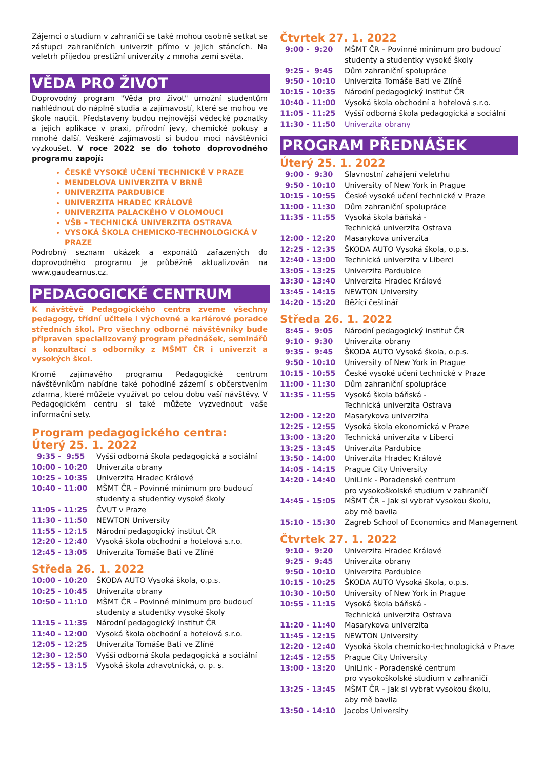Zájemci o studium v zahraničí se také mohou osobně setkat se zástupci zahraničních univerzit přímo v jejich stáncích. Na veletrh přijedou prestižní univerzity z mnoha zemí světa.
VĚDA PRO ŽIVOT
Doprovodný program "Věda pro život" umožní studentům nahlédnout do náplně studia a zajímavostí, které se mohou ve škole naučit. Představeny budou nejnovější vědecké poznatky a jejich aplikace v praxi, přírodní jevy, chemické pokusy a mnohé další. Veškeré zajímavosti si budou moci návštěvníci vyzkoušet. V roce 2022 se do tohoto doprovodného programu zapojí:
ČESKÉ VYSOKÉ UČENÍ TECHNICKÉ V PRAZE
MENDELOVA UNIVERZITA V BRNĚ
UNIVERZITA PARDUBICE
UNIVERZITA HRADEC KRÁLOVÉ
UNIVERZITA PALACKÉHO V OLOMOUCI
VŠB – TECHNICKÁ UNIVERZITA OSTRAVA
VYSOKÁ ŠKOLA CHEMICKO-TECHNOLOGICKÁ V PRAZE
Podrobný seznam ukázek a exponátů zařazených do doprovodného programu je průběžně aktualizován na www.gaudeamus.cz.
PEDAGOGICKÉ CENTRUM
K návštěvě Pedagogického centra zveme všechny pedagogy, třídní učitele i výchovné a kariérové poradce středních škol. Pro všechny odborné návštěvníky bude připraven specializovaný program přednášek, seminářů a konzultací s odborníky z MŠMT ČR i univerzit a vysokých škol.
Kromě zajímavého programu Pedagogické centrum návštěvníkům nabídne také pohodlné zázemí s občerstvením zdarma, které můžete využívat po celou dobu vaší návštěvy. V Pedagogickém centru si také můžete vyzvednout vaše informační sety.
Program pedagogického centra:
Úterý 25. 1. 2022
| 9:35 - 9:55 | Vyšší odborná škola pedagogická a sociální |
| 10:00 - 10:20 | Univerzita obrany |
| 10:25 - 10:35 | Univerzita Hradec Králové |
| 10:40 - 11:00 | MŠMT ČR – Povinné minimum pro budoucí studenty a studentky vysoké školy |
| 11:05 - 11:25 | ČVUT v Praze |
| 11:30 - 11:50 | NEWTON University |
| 11:55 - 12:15 | Národní pedagogický institut ČR |
| 12:20 - 12:40 | Vysoká škola obchodní a hotelová s.r.o. |
| 12:45 - 13:05 | Univerzita Tomáše Bati ve Zlíně |
Středa 26. 1. 2022
| 10:00 - 10:20 | ŠKODA AUTO Vysoká škola, o.p.s. |
| 10:25 - 10:45 | Univerzita obrany |
| 10:50 - 11:10 | MŠMT ČR – Povinné minimum pro budoucí studenty a studentky vysoké školy |
| 11:15 - 11:35 | Národní pedagogický institut ČR |
| 11:40 - 12:00 | Vysoká škola obchodní a hotelová s.r.o. |
| 12:05 - 12:25 | Univerzita Tomáše Bati ve Zlíně |
| 12:30 - 12:50 | Vyšší odborná škola pedagogická a sociální |
| 12:55 - 13:15 | Vysoká škola zdravotnická, o. p. s. |
Čtvrtek 27. 1. 2022
| 9:00 - 9:20 | MŠMT ČR – Povinné minimum pro budoucí studenty a studentky vysoké školy |
| 9:25 - 9:45 | Dům zahraniční spolupráce |
| 9:50 - 10:10 | Univerzita Tomáše Bati ve Zlíně |
| 10:15 - 10:35 | Národní pedagogický institut ČR |
| 10:40 - 11:00 | Vysoká škola obchodní a hotelová s.r.o. |
| 11:05 - 11:25 | Vyšší odborná škola pedagogická a sociální |
| 11:30 - 11:50 | Univerzita obrany |
PROGRAM PŘEDNÁŠEK
Úterý 25. 1. 2022
| 9:00 - 9:30 | Slavnostní zahájení veletrhu |
| 9:50 - 10:10 | University of New York in Prague |
| 10:15 - 10:55 | České vysoké učení technické v Praze |
| 11:00 - 11:30 | Dům zahraniční spolupráce |
| 11:35 - 11:55 | Vysoká škola báňská - Technická univerzita Ostrava |
| 12:00 - 12:20 | Masarykova univerzita |
| 12:25 - 12:35 | ŠKODA AUTO Vysoká škola, o.p.s. |
| 12:40 - 13:00 | Technická univerzita v Liberci |
| 13:05 - 13:25 | Univerzita Pardubice |
| 13:30 - 13:40 | Univerzita Hradec Králové |
| 13:45 - 14:15 | NEWTON University |
| 14:20 - 15:20 | Běžící češtinář |
Středa 26. 1. 2022
| 8:45 - 9:05 | Národní pedagogický institut ČR |
| 9:10 - 9:30 | Univerzita obrany |
| 9:35 - 9:45 | ŠKODA AUTO Vysoká škola, o.p.s. |
| 9:50 - 10:10 | University of New York in Prague |
| 10:15 - 10:55 | České vysoké učení technické v Praze |
| 11:00 - 11:30 | Dům zahraniční spolupráce |
| 11:35 - 11:55 | Vysoká škola báňská - Technická univerzita Ostrava |
| 12:00 - 12:20 | Masarykova univerzita |
| 12:25 - 12:55 | Vysoká škola ekonomická v Praze |
| 13:00 - 13:20 | Technická univerzita v Liberci |
| 13:25 - 13:45 | Univerzita Pardubice |
| 13:50 - 14:00 | Univerzita Hradec Králové |
| 14:05 - 14:15 | Prague City University |
| 14:20 - 14:40 | UniLink - Poradenské centrum pro vysokoškolské studium v zahraničí |
| 14:45 - 15:05 | MŠMT ČR – Jak si vybrat vysokou školu, aby mě bavila |
| 15:10 - 15:30 | Zagreb School of Economics and Management |
Čtvrtek 27. 1. 2022
| 9:10 - 9:20 | Univerzita Hradec Králové |
| 9:25 - 9:45 | Univerzita obrany |
| 9:50 - 10:10 | Univerzita Pardubice |
| 10:15 - 10:25 | ŠKODA AUTO Vysoká škola, o.p.s. |
| 10:30 - 10:50 | University of New York in Prague |
| 10:55 - 11:15 | Vysoká škola báňská - Technická univerzita Ostrava |
| 11:20 - 11:40 | Masarykova univerzita |
| 11:45 - 12:15 | NEWTON University |
| 12:20 - 12:40 | Vysoká škola chemicko-technologická v Praze |
| 12:45 - 12:55 | Prague City University |
| 13:00 - 13:20 | UniLink - Poradenské centrum pro vysokoškolské studium v zahraničí |
| 13:25 - 13:45 | MŠMT ČR – Jak si vybrat vysokou školu, aby mě bavila |
| 13:50 - 14:10 | Jacobs University |